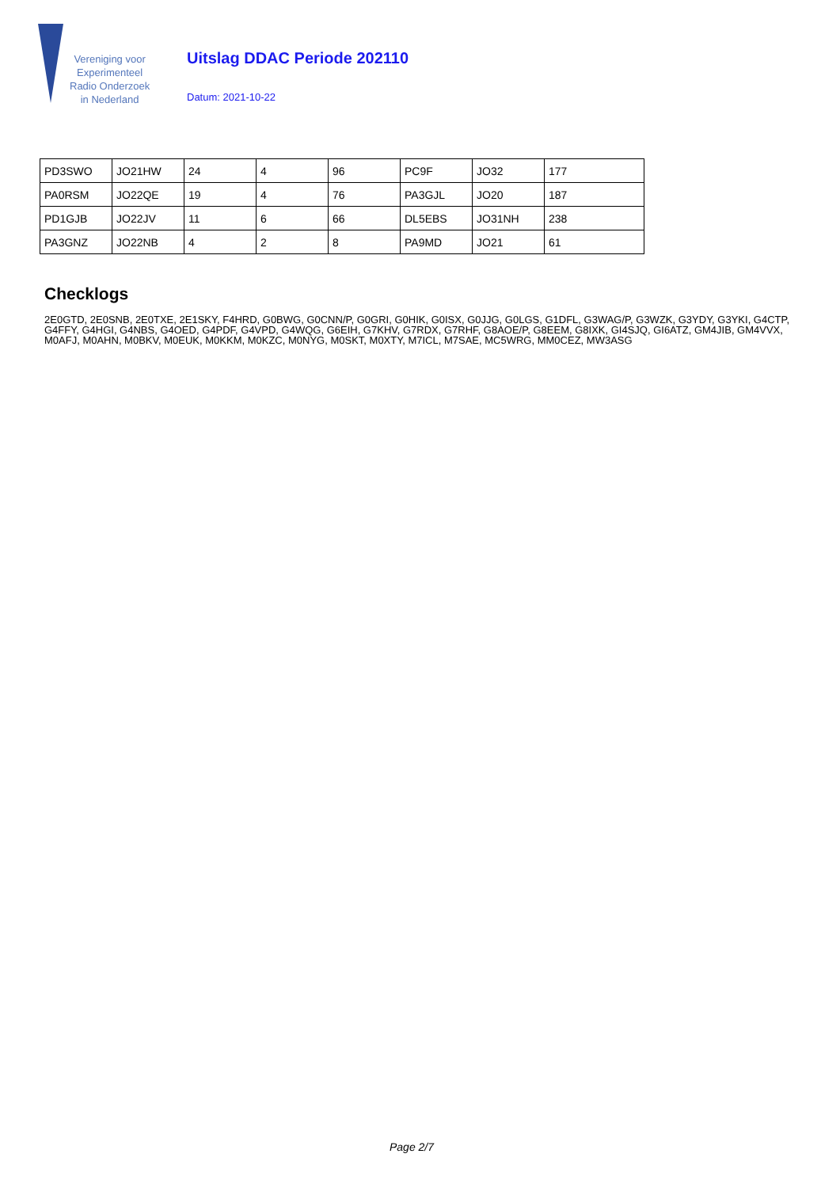Vereniging voor
Experimenteel
Radio Onderzoek
in Nederland
Uitslag DDAC Periode 202110
Datum: 2021-10-22
| PD3SWO | JO21HW | 24 | 4 | 96 | PC9F | JO32 | 177 |
| PA0RSM | JO22QE | 19 | 4 | 76 | PA3GJL | JO20 | 187 |
| PD1GJB | JO22JV | 11 | 6 | 66 | DL5EBS | JO31NH | 238 |
| PA3GNZ | JO22NB | 4 | 2 | 8 | PA9MD | JO21 | 61 |
Checklogs
2E0GTD, 2E0SNB, 2E0TXE, 2E1SKY, F4HRD, G0BWG, G0CNN/P, G0GRI, G0HIK, G0ISX, G0JJG, G0LGS, G1DFL, G3WAG/P, G3WZK, G3YDY, G3YKI, G4CTP, G4FFY, G4HGI, G4NBS, G4OED, G4PDF, G4VPD, G4WQG, G6EIH, G7KHV, G7RDX, G7RHF, G8AOE/P, G8EEM, G8IXK, GI4SJQ, GI6ATZ, GM4JIB, GM4VVX, M0AFJ, M0AHN, M0BKV, M0EUK, M0KKM, M0KZC, M0NYG, M0SKT, M0XTY, M7ICL, M7SAE, MC5WRG, MM0CEZ, MW3ASG
Page 2/7